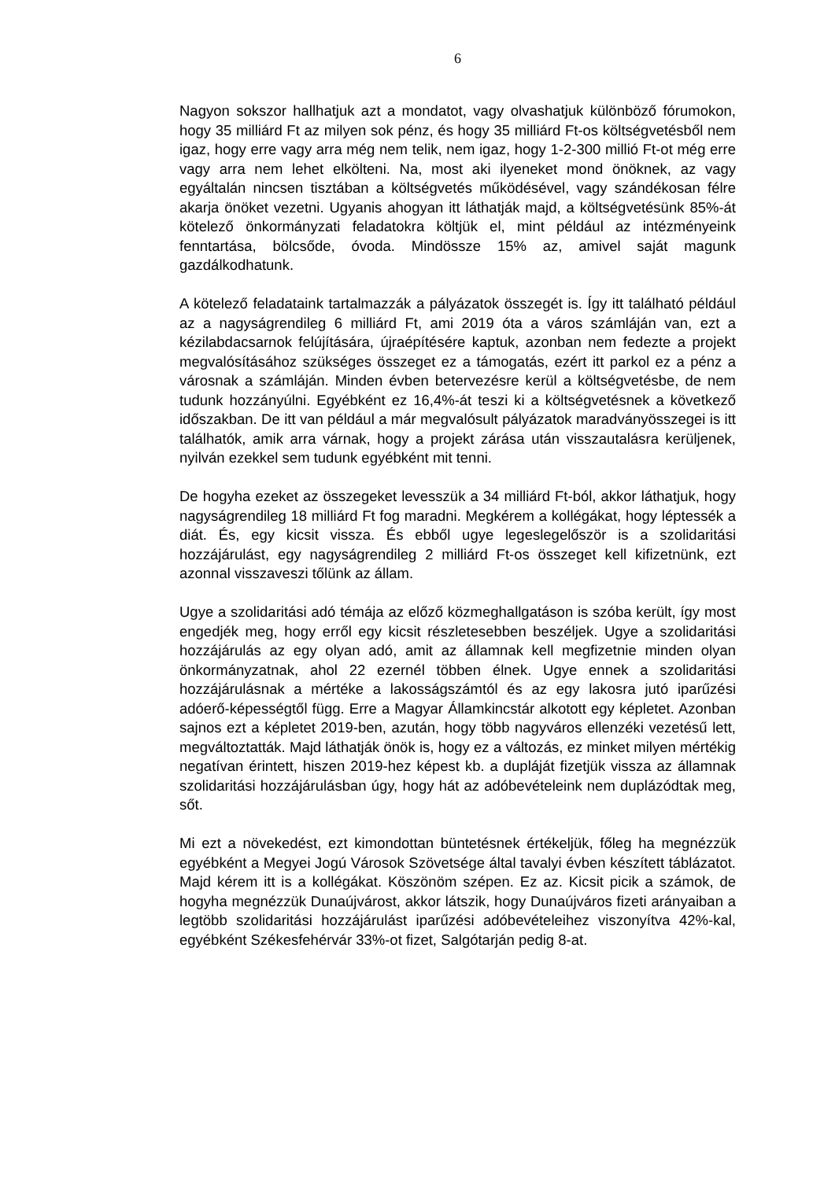6
Nagyon sokszor hallhatjuk azt a mondatot, vagy olvashatjuk különböző fórumokon, hogy 35 milliárd Ft az milyen sok pénz, és hogy 35 milliárd Ft-os költségvetésből nem igaz, hogy erre vagy arra még nem telik, nem igaz, hogy 1-2-300 millió Ft-ot még erre vagy arra nem lehet elkölteni. Na, most aki ilyeneket mond önöknek, az vagy egyáltalán nincsen tisztában a költségvetés működésével, vagy szándékosan félre akarja önöket vezetni. Ugyanis ahogyan itt láthatják majd, a költségvetésünk 85%-át kötelező önkormányzati feladatokra költjük el, mint például az intézményeink fenntartása, bölcsőde, óvoda. Mindössze 15% az, amivel saját magunk gazdálkodhatunk.
A kötelező feladataink tartalmazzák a pályázatok összegét is. Így itt található például az a nagyságrendileg 6 milliárd Ft, ami 2019 óta a város számláján van, ezt a kézilabdacsarnok felújítására, újraépítésére kaptuk, azonban nem fedezte a projekt megvalósításához szükséges összeget ez a támogatás, ezért itt parkol ez a pénz a városnak a számláján. Minden évben betervezésre kerül a költségvetésbe, de nem tudunk hozzányúlni. Egyébként ez 16,4%-át teszi ki a költségvetésnek a következő időszakban. De itt van például a már megvalósult pályázatok maradványösszegei is itt találhatók, amik arra várnak, hogy a projekt zárása után visszautalásra kerüljenek, nyilván ezekkel sem tudunk egyébként mit tenni.
De hogyha ezeket az összegeket levesszük a 34 milliárd Ft-ból, akkor láthatjuk, hogy nagyságrendileg 18 milliárd Ft fog maradni. Megkérem a kollégákat, hogy léptessék a diát. És, egy kicsit vissza. És ebből ugye legeslegelőször is a szolidaritási hozzájárulást, egy nagyságrendileg 2 milliárd Ft-os összeget kell kifizetnünk, ezt azonnal visszaveszi tőlünk az állam.
Ugye a szolidaritási adó témája az előző közmeghallgatáson is szóba került, így most engedjék meg, hogy erről egy kicsit részletesebben beszéljek. Ugye a szolidaritási hozzájárulás az egy olyan adó, amit az államnak kell megfizetnie minden olyan önkormányzatnak, ahol 22 ezernél többen élnek. Ugye ennek a szolidaritási hozzájárulásnak a mértéke a lakosságszámtól és az egy lakosra jutó iparűzési adóerő-képességtől függ. Erre a Magyar Államkincstár alkotott egy képletet. Azonban sajnos ezt a képletet 2019-ben, azután, hogy több nagyváros ellenzéki vezetésű lett, megváltoztatták. Majd láthatják önök is, hogy ez a változás, ez minket milyen mértékig negatívan érintett, hiszen 2019-hez képest kb. a dupláját fizetjük vissza az államnak szolidaritási hozzájárulásban úgy, hogy hát az adóbevételeink nem duplázódtak meg, sőt.
Mi ezt a növekedést, ezt kimondottan büntetésnek értékeljük, főleg ha megnézzük egyébként a Megyei Jogú Városok Szövetsége által tavalyi évben készített táblázatot. Majd kérem itt is a kollégákat. Köszönöm szépen. Ez az. Kicsit picik a számok, de hogyha megnézzük Dunaújvárost, akkor látszik, hogy Dunaújváros fizeti arányaiban a legtöbb szolidaritási hozzájárulást iparűzési adóbevételeihez viszonyítva 42%-kal, egyébként Székesfehérvár 33%-ot fizet, Salgótarján pedig 8-at.